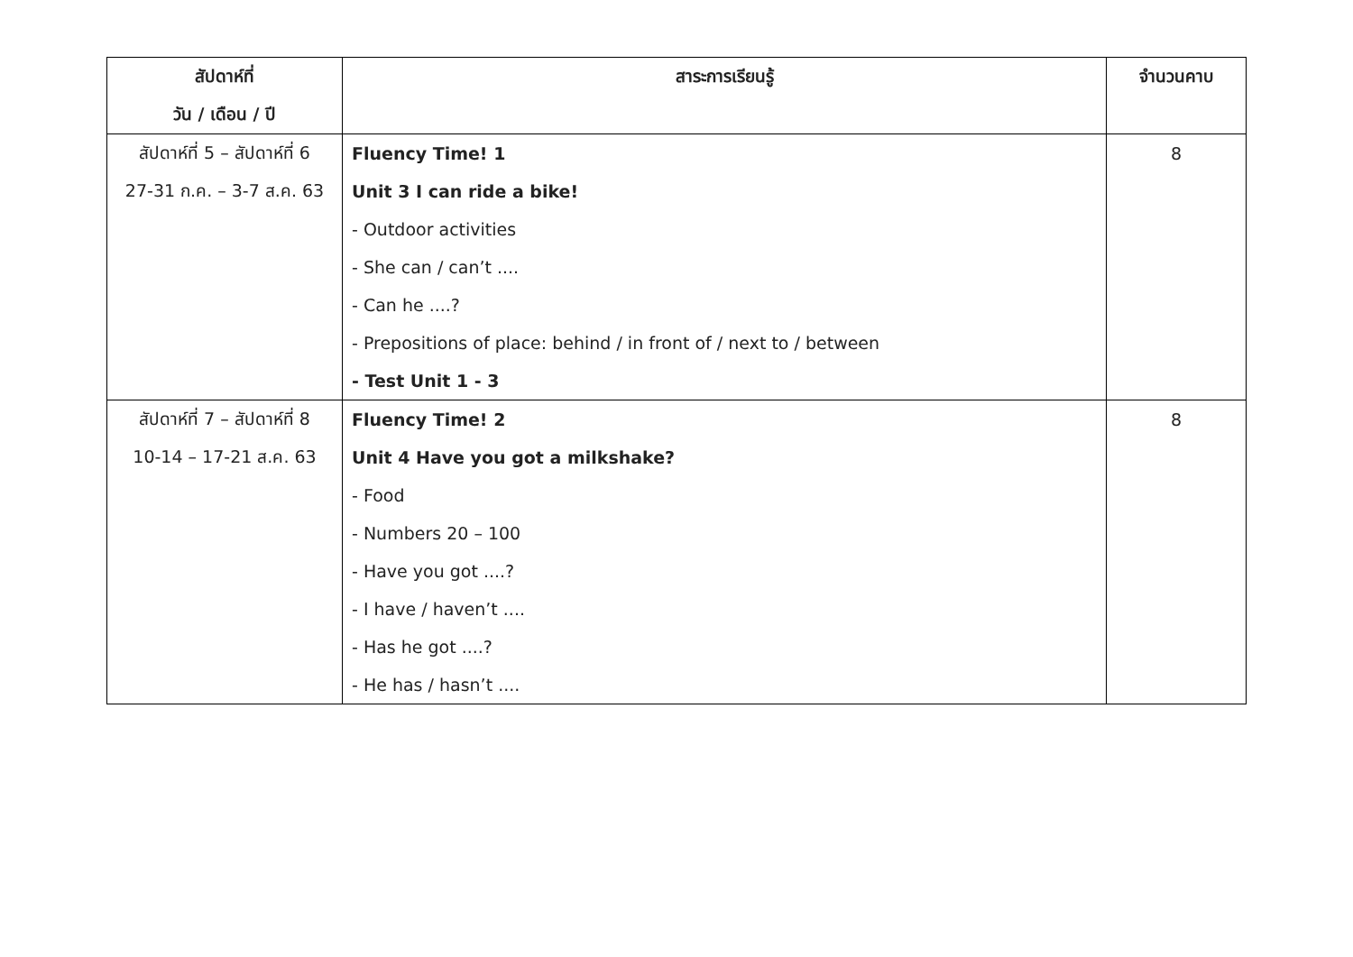| สัปดาห์ที่ | สาระการเรียนรู้ | จำนวนคาบ |
| --- | --- | --- |
| วัน / เดือน / ปี | | |
| สัปดาห์ที่ 5 – สัปดาห์ที่ 6 | Fluency Time! 1 | 8 |
| 27-31 ก.ค. – 3-7 ส.ค. 63 | Unit 3 I can ride a bike! | |
| | - Outdoor activities | |
| | - She can / can’t .... | |
| | - Can he ....? | |
| | - Prepositions of place: behind / in front of / next to / between | |
| | - Test Unit 1 - 3 | |
| สัปดาห์ที่ 7 – สัปดาห์ที่ 8 | Fluency Time! 2 | 8 |
| 10-14 – 17-21 ส.ค. 63 | Unit 4 Have you got a milkshake? | |
| | - Food | |
| | - Numbers 20 – 100 | |
| | - Have you got ....? | |
| | - I have / haven’t .... | |
| | - Has he got ....? | |
| | - He has / hasn’t .... | |